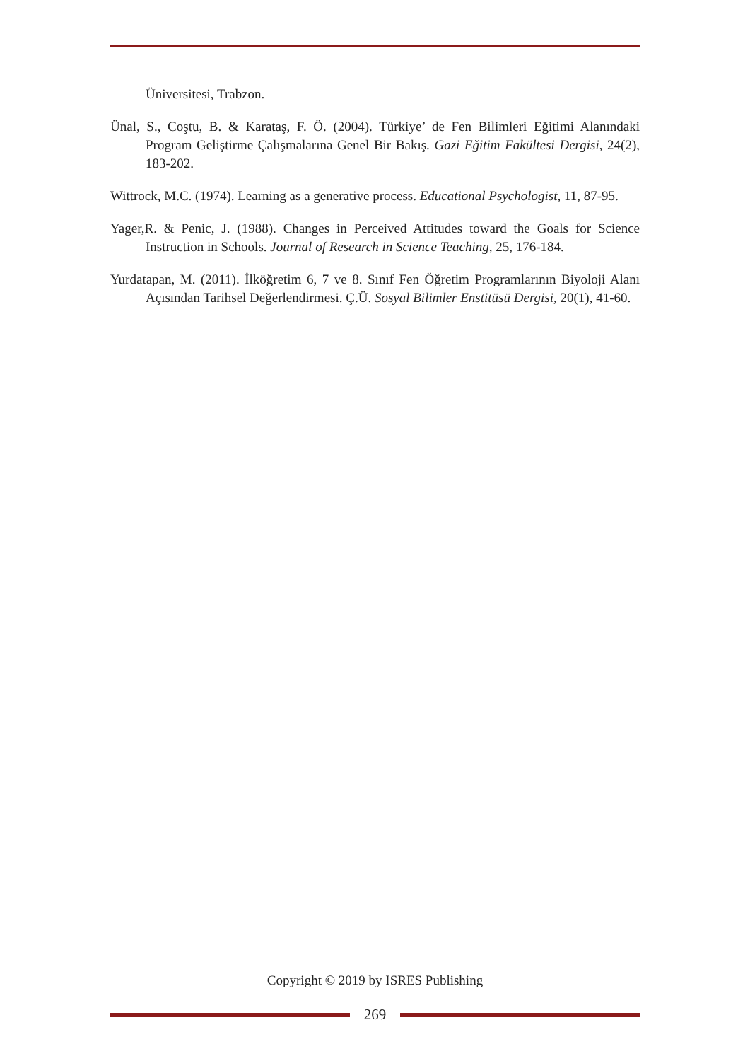Üniversitesi, Trabzon.
Ünal, S., Coştu, B. & Karataş, F. Ö. (2004). Türkiye’ de Fen Bilimleri Eğitimi Alanındaki Program Geliştirme Çalışmalarına Genel Bir Bakış. Gazi Eğitim Fakültesi Dergisi, 24(2), 183-202.
Wittrock, M.C. (1974). Learning as a generative process. Educational Psychologist, 11, 87-95.
Yager,R. & Penic, J. (1988). Changes in Perceived Attitudes toward the Goals for Science Instruction in Schools. Journal of Research in Science Teaching, 25, 176-184.
Yurdatapan, M. (2011). İlköğretim 6, 7 ve 8. Sınıf Fen Öğretim Programlarının Biyoloji Alanı Açısından Tarihsel Değerlendirmesi. Ç.Ü. Sosyal Bilimler Enstitüsü Dergisi, 20(1), 41-60.
Copyright © 2019 by ISRES Publishing
269